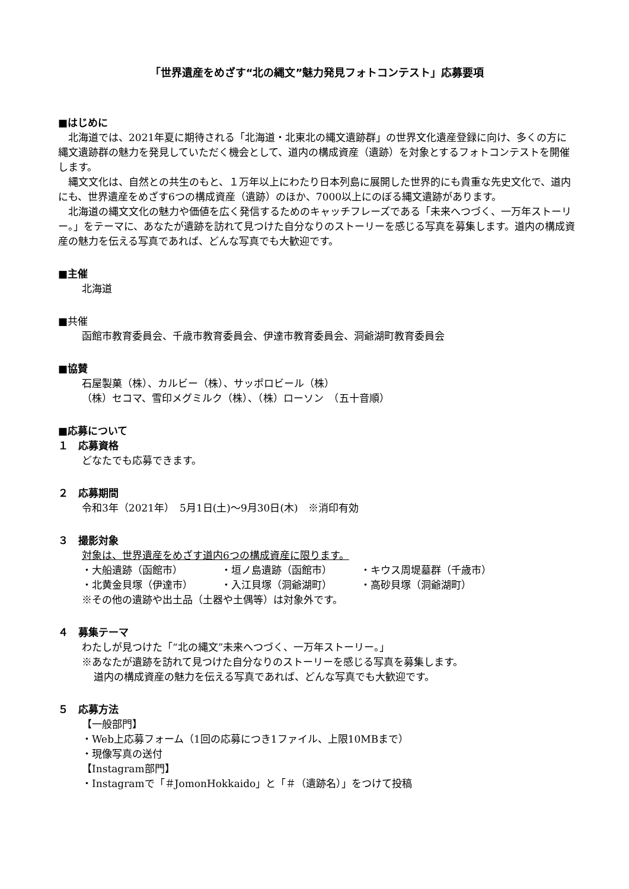「世界遺産をめざす“北の縄文”魅力発見フォトコンテスト」応募要項
■はじめに
　北海道では、2021年夏に期待される「北海道・北東北の縄文遺跡群」の世界文化遺産登録に向け、多くの方に縄文遺跡群の魅力を発見していただく機会として、道内の構成資産（遺跡）を対象とするフォトコンテストを開催します。
　縄文文化は、自然との共生のもと、１万年以上にわたり日本列島に展開した世界的にも貴重な先史文化で、道内にも、世界遺産をめざす6つの構成資産（遺跡）のほか、7000以上にのぼる縄文遺跡があります。
　北海道の縄文文化の魅力や価値を広く発信するためのキャッチフレーズである「未来へつづく、一万年ストーリー。」をテーマに、あなたが遺跡を訪れて見つけた自分なりのストーリーを感じる写真を募集します。道内の構成資産の魅力を伝える写真であれば、どんな写真でも大歓迎です。
■主催
北海道
■共催
函館市教育委員会、千歳市教育委員会、伊達市教育委員会、洞爺湖町教育委員会
■協賛
石屋製菓（株）、カルビー（株）、サッポロビール（株）
（株）セコマ、雪印メグミルク（株）、（株）ローソン　（五十音順）
■応募について
１　応募資格
どなたでも応募できます。
２　応募期間
令和3年（2021年）　5月1日(土)～9月30日(木)　※消印有効
３　撮影対象
対象は、世界遺産をめざす道内6つの構成資産に限ります。
・大船遺跡（函館市） ・垣ノ島遺跡（函館市） ・キウス周堤墓群（千歳市）
・北黄金貝塚（伊達市） ・入江貝塚（洞爺湖町） ・高砂貝塚（洞爺湖町）
※その他の遺跡や出土品（土器や土偶等）は対象外です。
４　募集テーマ
わたしが見つけた「“北の縄文”未来へつづく、一万年ストーリー。」
※あなたが遺跡を訪れて見つけた自分なりのストーリーを感じる写真を募集します。
道内の構成資産の魅力を伝える写真であれば、どんな写真でも大歓迎です。
５　応募方法
【一般部門】
・Web上応募フォーム（1回の応募につき1ファイル、上限10MBまで）
・現像写真の送付
【Instagram部門】
・Instagramで「＃JomonHokkaido」と「＃（遺跡名）」をつけて投稿